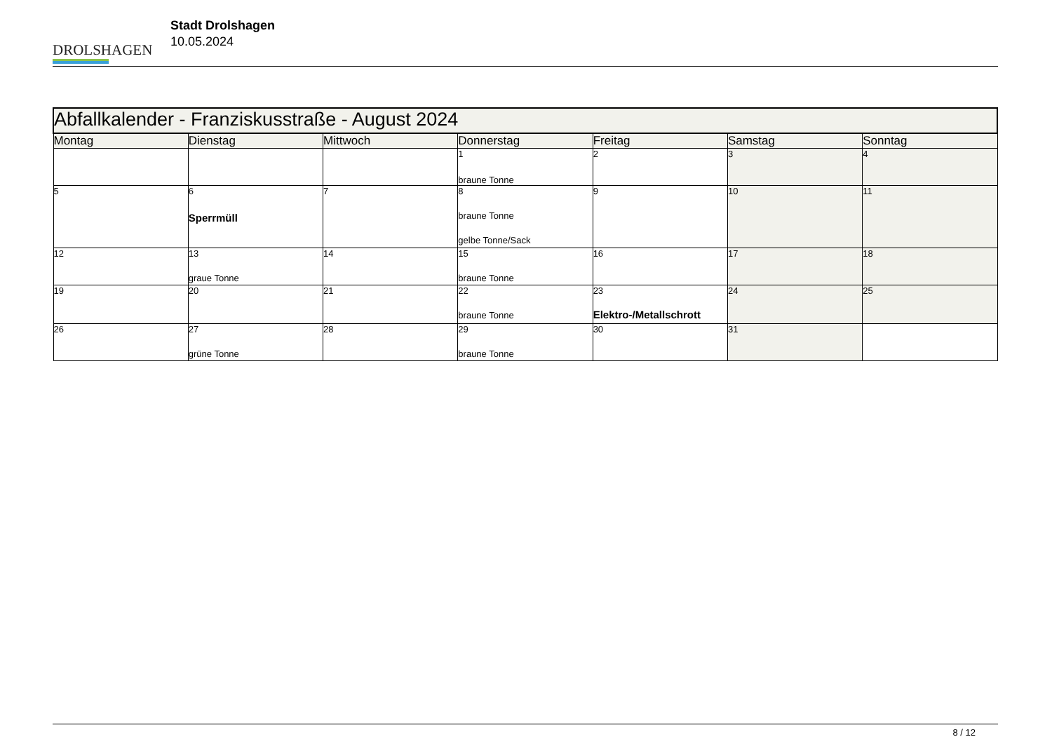DROLSHAGEN
Stadt Drolshagen
10.05.2024
| Abfallkalender - Franziskusstraße - August 2024 | | | | | | |
| --- | --- | --- | --- | --- | --- | --- |
| Montag | Dienstag | Mittwoch | Donnerstag | Freitag | Samstag | Sonntag |
| | | | 1 braune Tonne | 2 | 3 | 4 |
| 5 | 6 Sperrmüll | 7 | 8 braune Tonne gelbe Tonne/Sack | 9 | 10 | 11 |
| 12 | 13 graue Tonne | 14 | 15 braune Tonne | 16 | 17 | 18 |
| 19 | 20 | 21 | 22 braune Tonne | 23 Elektro-/Metallschrott | 24 | 25 |
| 26 | 27 grüne Tonne | 28 | 29 braune Tonne | 30 | 31 | |
8 / 12